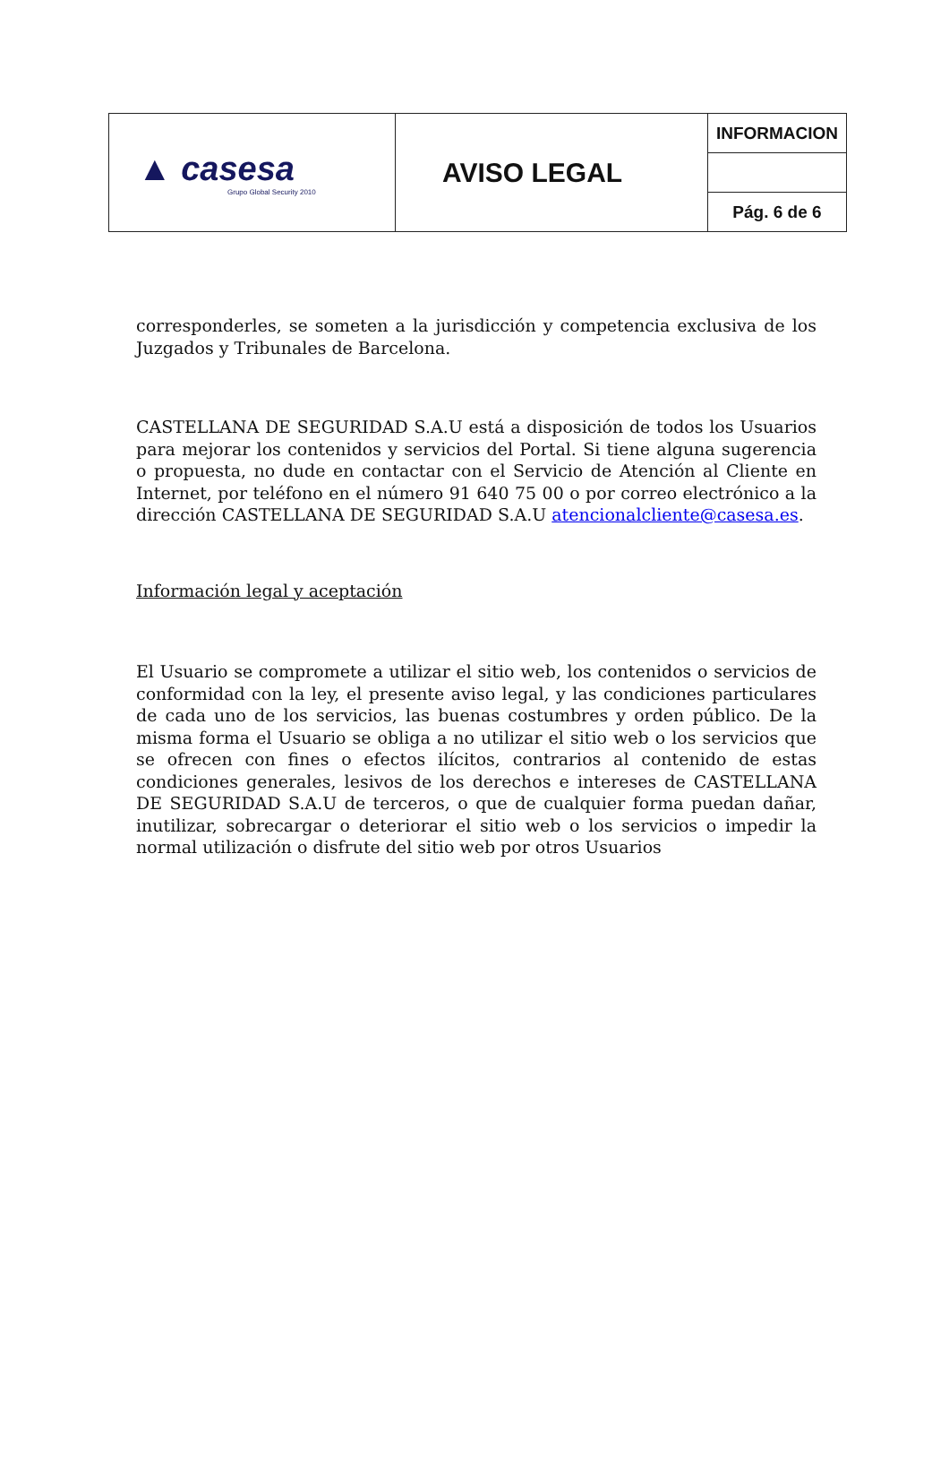| ▲ casesa Grupo Global Security 2010 | AVISO LEGAL | INFORMACION |
| | | Pág. 6 de 6 |
corresponderles, se someten a la jurisdicción y competencia exclusiva de los Juzgados y Tribunales de Barcelona.
CASTELLANA DE SEGURIDAD S.A.U está a disposición de todos los Usuarios para mejorar los contenidos y servicios del Portal. Si tiene alguna sugerencia o propuesta, no dude en contactar con el Servicio de Atención al Cliente en Internet, por teléfono en el número 91 640 75 00 o por correo electrónico a la dirección CASTELLANA DE SEGURIDAD S.A.U atencionalcliente@casesa.es.
Información legal y aceptación
El Usuario se compromete a utilizar el sitio web, los contenidos o servicios de conformidad con la ley, el presente aviso legal, y las condiciones particulares de cada uno de los servicios, las buenas costumbres y orden público. De la misma forma el Usuario se obliga a no utilizar el sitio web o los servicios que se ofrecen con fines o efectos ilícitos, contrarios al contenido de estas condiciones generales, lesivos de los derechos e intereses de CASTELLANA DE SEGURIDAD S.A.U de terceros, o que de cualquier forma puedan dañar, inutilizar, sobrecargar o deteriorar el sitio web o los servicios o impedir la normal utilización o disfrute del sitio web por otros Usuarios